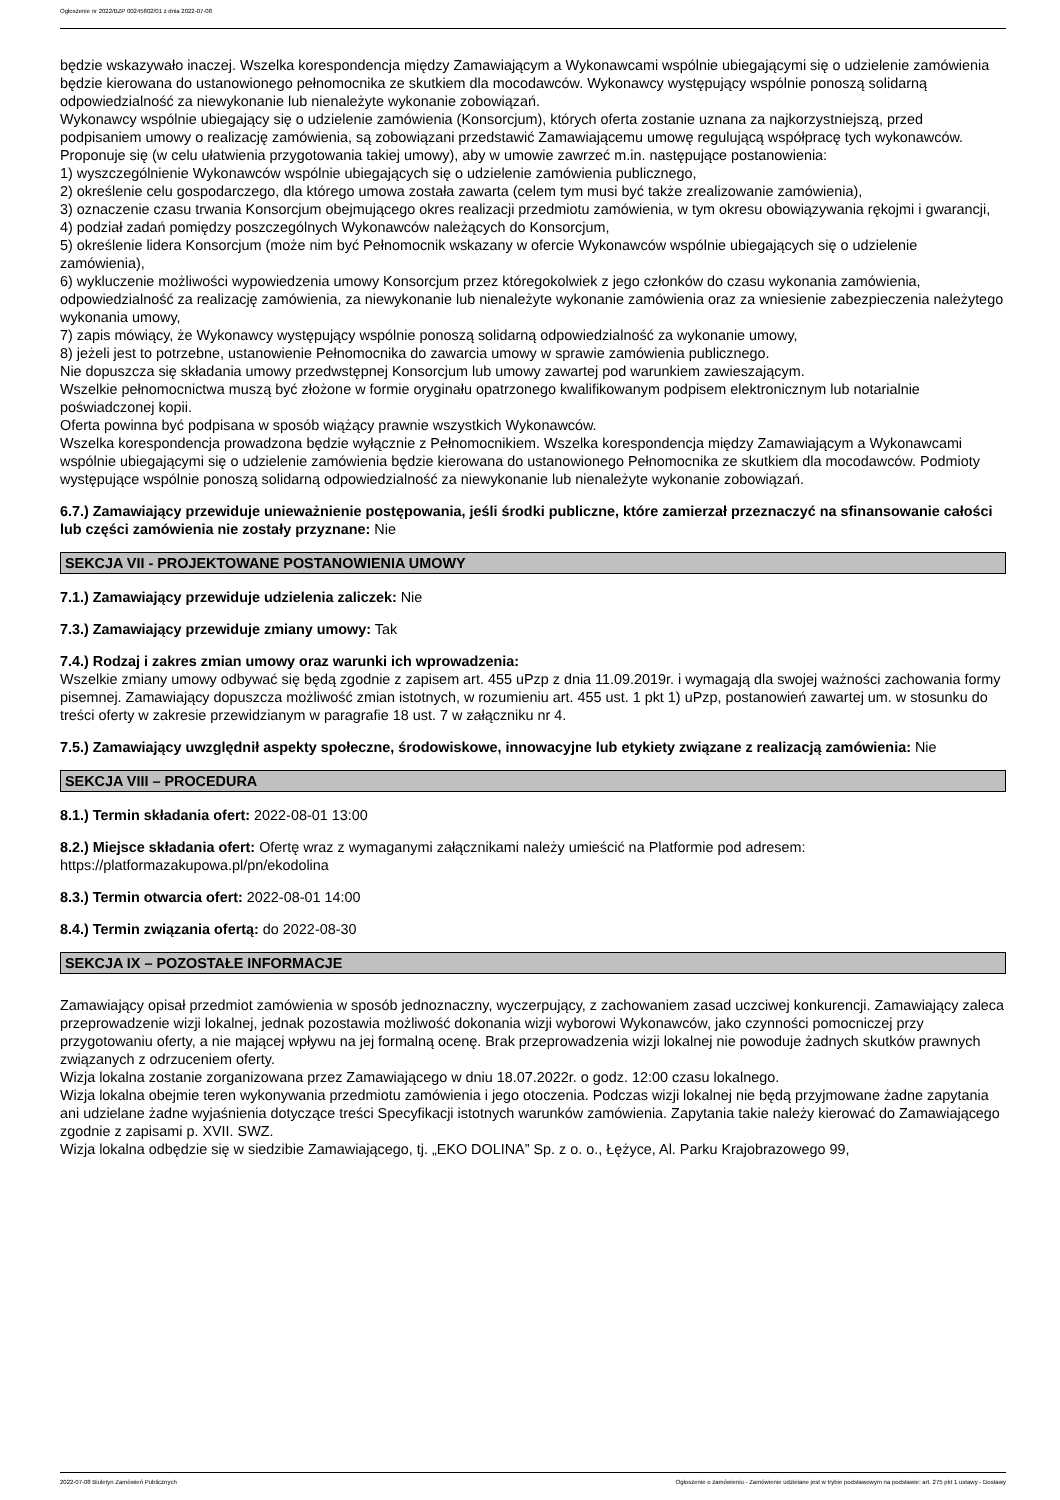Ogłoszenie nr 2022/BZP 00245802/01 z dnia 2022-07-08
będzie wskazywało inaczej. Wszelka korespondencja między Zamawiającym a Wykonawcami wspólnie ubiegającymi się o udzielenie zamówienia będzie kierowana do ustanowionego pełnomocnika ze skutkiem dla mocodawców. Wykonawcy występujący wspólnie ponoszą solidarną odpowiedzialność za niewykonanie lub nienależyte wykonanie zobowiązań.
Wykonawcy wspólnie ubiegający się o udzielenie zamówienia (Konsorcjum), których oferta zostanie uznana za najkorzystniejszą, przed podpisaniem umowy o realizację zamówienia, są zobowiązani przedstawić Zamawiającemu umowę regulującą współpracę tych wykonawców. Proponuje się (w celu ułatwienia przygotowania takiej umowy), aby w umowie zawrzeć m.in. następujące postanowienia:
1) wyszczególnienie Wykonawców wspólnie ubiegających się o udzielenie zamówienia publicznego,
2) określenie celu gospodarczego, dla którego umowa została zawarta (celem tym musi być także zrealizowanie zamówienia),
3) oznaczenie czasu trwania Konsorcjum obejmującego okres realizacji przedmiotu zamówienia, w tym okresu obowiązywania rękojmi i gwarancji,
4) podział zadań pomiędzy poszczególnych Wykonawców należących do Konsorcjum,
5) określenie lidera Konsorcjum (może nim być Pełnomocnik wskazany w ofercie Wykonawców wspólnie ubiegających się o udzielenie zamówienia),
6) wykluczenie możliwości wypowiedzenia umowy Konsorcjum przez któregokolwiek z jego członków do czasu wykonania zamówienia, odpowiedzialność za realizację zamówienia, za niewykonanie lub nienależyte wykonanie zamówienia oraz za wniesienie zabezpieczenia należytego wykonania umowy,
7) zapis mówiący, że Wykonawcy występujący wspólnie ponoszą solidarną odpowiedzialność za wykonanie umowy,
8) jeżeli jest to potrzebne, ustanowienie Pełnomocnika do zawarcia umowy w sprawie zamówienia publicznego.
Nie dopuszcza się składania umowy przedwstępnej Konsorcjum lub umowy zawartej pod warunkiem zawieszającym.
Wszelkie pełnomocnictwa muszą być złożone w formie oryginału opatrzonego kwalifikowanym podpisem elektronicznym lub notarialnie poświadczonej kopii.
Oferta powinna być podpisana w sposób wiążący prawnie wszystkich Wykonawców.
Wszelka korespondencja prowadzona będzie wyłącznie z Pełnomocnikiem. Wszelka korespondencja między Zamawiającym a Wykonawcami wspólnie ubiegającymi się o udzielenie zamówienia będzie kierowana do ustanowionego Pełnomocnika ze skutkiem dla mocodawców. Podmioty występujące wspólnie ponoszą solidarną odpowiedzialność za niewykonanie lub nienależyte wykonanie zobowiązań.
6.7.) Zamawiający przewiduje unieważnienie postępowania, jeśli środki publiczne, które zamierzał przeznaczyć na sfinansowanie całości lub części zamówienia nie zostały przyznane: Nie
SEKCJA VII - PROJEKTOWANE POSTANOWIENIA UMOWY
7.1.) Zamawiający przewiduje udzielenia zaliczek: Nie
7.3.) Zamawiający przewiduje zmiany umowy: Tak
7.4.) Rodzaj i zakres zmian umowy oraz warunki ich wprowadzenia:
Wszelkie zmiany umowy odbywać się będą zgodnie z zapisem art. 455 uPzp z dnia 11.09.2019r. i wymagają dla swojej ważności zachowania formy pisemnej. Zamawiający dopuszcza możliwość zmian istotnych, w rozumieniu art. 455 ust. 1 pkt 1) uPzp, postanowień zawartej um. w stosunku do treści oferty w zakresie przewidzianym w paragrafie 18 ust. 7 w załączniku nr 4.
7.5.) Zamawiający uwzględnił aspekty społeczne, środowiskowe, innowacyjne lub etykiety związane z realizacją zamówienia: Nie
SEKCJA VIII – PROCEDURA
8.1.) Termin składania ofert: 2022-08-01 13:00
8.2.) Miejsce składania ofert: Ofertę wraz z wymaganymi załącznikami należy umieścić na Platformie pod adresem: https://platformazakupowa.pl/pn/ekodolina
8.3.) Termin otwarcia ofert: 2022-08-01 14:00
8.4.) Termin związania ofertą: do 2022-08-30
SEKCJA IX – POZOSTAŁE INFORMACJE
Zamawiający opisał przedmiot zamówienia w sposób jednoznaczny, wyczerpujący, z zachowaniem zasad uczciwej konkurencji. Zamawiający zaleca przeprowadzenie wizji lokalnej, jednak pozostawia możliwość dokonania wizji wyborowi Wykonawców, jako czynności pomocniczej przy przygotowaniu oferty, a nie mającej wpływu na jej formalną ocenę. Brak przeprowadzenia wizji lokalnej nie powoduje żadnych skutków prawnych związanych z odrzuceniem oferty.
Wizja lokalna zostanie zorganizowana przez Zamawiającego w dniu 18.07.2022r. o godz. 12:00 czasu lokalnego.
Wizja lokalna obejmie teren wykonywania przedmiotu zamówienia i jego otoczenia. Podczas wizji lokalnej nie będą przyjmowane żadne zapytania ani udzielane żadne wyjaśnienia dotyczące treści Specyfikacji istotnych warunków zamówienia. Zapytania takie należy kierować do Zamawiającego zgodnie z zapisami p. XVII. SWZ.
Wizja lokalna odbędzie się w siedzibie Zamawiającego, tj. „EKO DOLINA” Sp. z o. o., Łężyce, Al. Parku Krajobrazowego 99,
2022-07-08 Biuletyn Zamówień Publicznych Ogłoszenie o zamówieniu - Zamówienie udzielane jest w trybie podstawowym na podstawie: art. 275 pkt 1 ustawy - Dostawy